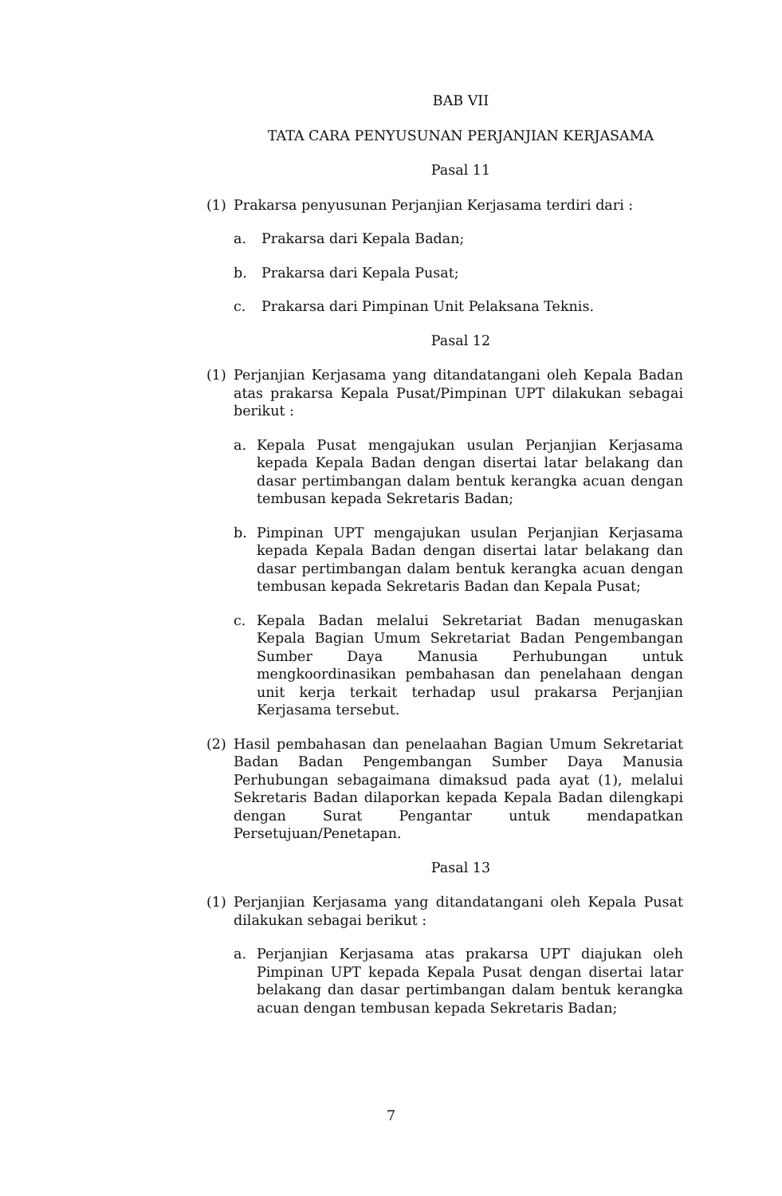BAB VII
TATA CARA PENYUSUNAN PERJANJIAN KERJASAMA
Pasal 11
(1) Prakarsa penyusunan Perjanjian Kerjasama terdiri dari :
a. Prakarsa dari Kepala Badan;
b. Prakarsa dari Kepala Pusat;
c. Prakarsa dari Pimpinan Unit Pelaksana Teknis.
Pasal 12
(1) Perjanjian Kerjasama yang ditandatangani oleh Kepala Badan atas prakarsa Kepala Pusat/Pimpinan UPT dilakukan sebagai berikut :
a. Kepala Pusat mengajukan usulan Perjanjian Kerjasama kepada Kepala Badan dengan disertai latar belakang dan dasar pertimbangan dalam bentuk kerangka acuan dengan tembusan kepada Sekretaris Badan;
b. Pimpinan UPT mengajukan usulan Perjanjian Kerjasama kepada Kepala Badan dengan disertai latar belakang dan dasar pertimbangan dalam bentuk kerangka acuan dengan tembusan kepada Sekretaris Badan dan Kepala Pusat;
c. Kepala Badan melalui Sekretariat Badan menugaskan Kepala Bagian Umum Sekretariat Badan Pengembangan Sumber Daya Manusia Perhubungan untuk mengkoordinasikan pembahasan dan penelahaan dengan unit kerja terkait terhadap usul prakarsa Perjanjian Kerjasama tersebut.
(2) Hasil pembahasan dan penelaahan Bagian Umum Sekretariat Badan Badan Pengembangan Sumber Daya Manusia Perhubungan sebagaimana dimaksud pada ayat (1), melalui Sekretaris Badan dilaporkan kepada Kepala Badan dilengkapi dengan Surat Pengantar untuk mendapatkan Persetujuan/Penetapan.
Pasal 13
(1) Perjanjian Kerjasama yang ditandatangani oleh Kepala Pusat dilakukan sebagai berikut :
a. Perjanjian Kerjasama atas prakarsa UPT diajukan oleh Pimpinan UPT kepada Kepala Pusat dengan disertai latar belakang dan dasar pertimbangan dalam bentuk kerangka acuan dengan tembusan kepada Sekretaris Badan;
7